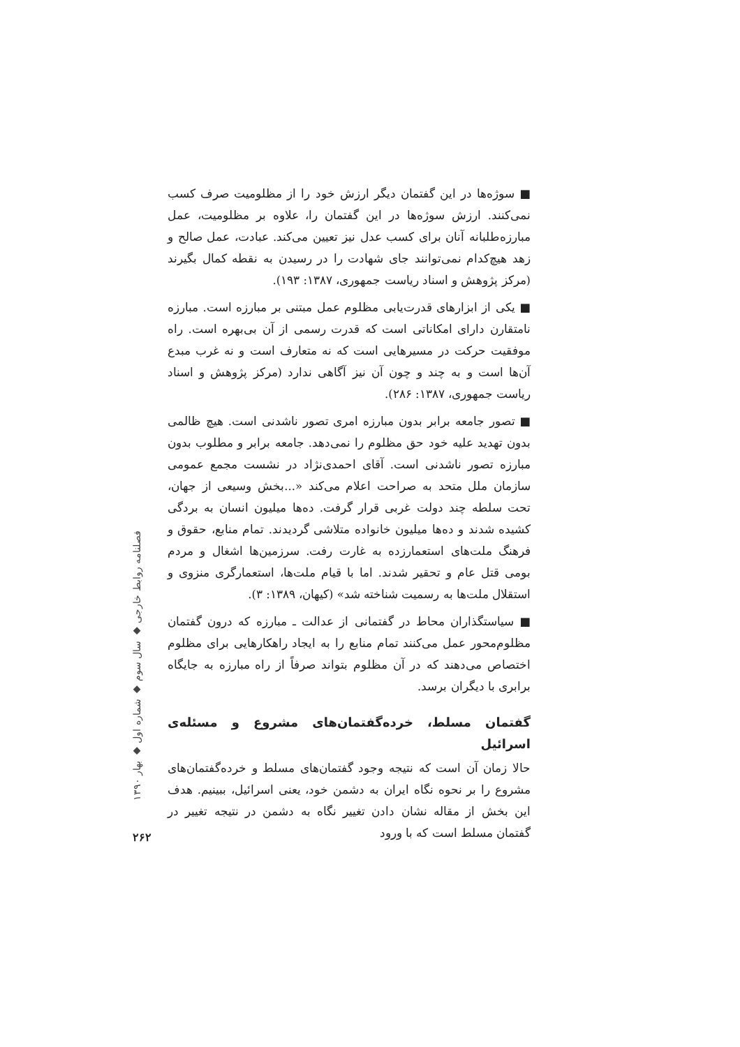■ سوژه‌ها در این گفتمان دیگر ارزش خود را از مظلومیت صرف کسب نمی‌کنند. ارزش سوژه‌ها در این گفتمان را، علاوه بر مظلومیت، عمل مبارزه‌طلبانه آنان برای کسب عدل نیز تعیین می‌کند. عبادت، عمل صالح و زهد هیچ‌کدام نمی‌توانند جای شهادت را در رسیدن به نقطه کمال بگیرند (مرکز پژوهش و اسناد ریاست جمهوری، ۱۳۸۷: ۱۹۳).
■ یکی از ابزارهای قدرت‌یابی مظلوم عمل مبتنی بر مبارزه است. مبارزه نامتقارن دارای امکاناتی است که قدرت رسمی از آن بی‌بهره است. راه موفقیت حرکت در مسیرهایی است که نه متعارف است و نه غرب مبدع آن‌ها است و به چند و چون آن نیز آگاهی ندارد (مرکز پژوهش و اسناد ریاست جمهوری، ۱۳۸۷: ۲۸۶).
■ تصور جامعه برابر بدون مبارزه امری تصور ناشدنی است. هیچ ظالمی بدون تهدید علیه خود حق مظلوم را نمی‌دهد. جامعه برابر و مطلوب بدون مبارزه تصور ناشدنی است. آقای احمدی‌نژاد در نشست مجمع عمومی سازمان ملل متحد به صراحت اعلام می‌کند «...بخش وسیعی از جهان، تحت سلطه چند دولت غربی قرار گرفت. ده‌ها میلیون انسان به بردگی کشیده شدند و ده‌ها میلیون خانواده متلاشی گردیدند. تمام منابع، حقوق و فرهنگ ملت‌های استعمارزده به غارت رفت. سرزمین‌ها اشغال و مردم بومی قتل عام و تحقیر شدند. اما با قیام ملت‌ها، استعمارگری منزوی و استقلال ملت‌ها به رسمیت شناخته شد» (کیهان، ۱۳۸۹: ۳).
■ سیاستگذاران محاط در گفتمانی از عدالت ـ مبارزه که درون گفتمان مظلوم‌محور عمل می‌کنند تمام منابع را به ایجاد راهکارهایی برای مظلوم اختصاص می‌دهند که در آن مظلوم بتواند صرفاً از راه مبارزه به جایگاه برابری با دیگران برسد.
گفتمان مسلط، خرده‌گفتمان‌های مشروع و مسئله‌ی اسرائیل
حالا زمان آن است که نتیجه وجود گفتمان‌های مسلط و خرده‌گفتمان‌های مشروع را بر نحوه نگاه ایران به دشمن خود، یعنی اسرائیل، ببینیم. هدف این بخش از مقاله نشان دادن تغییر نگاه به دشمن در نتیجه تغییر در گفتمان مسلط است که با ورود
فصلنامه روابط خارجی ◆ سال سوم ◆ شماره اول ◆ بهار ۱۳۹۰
۲۶۲